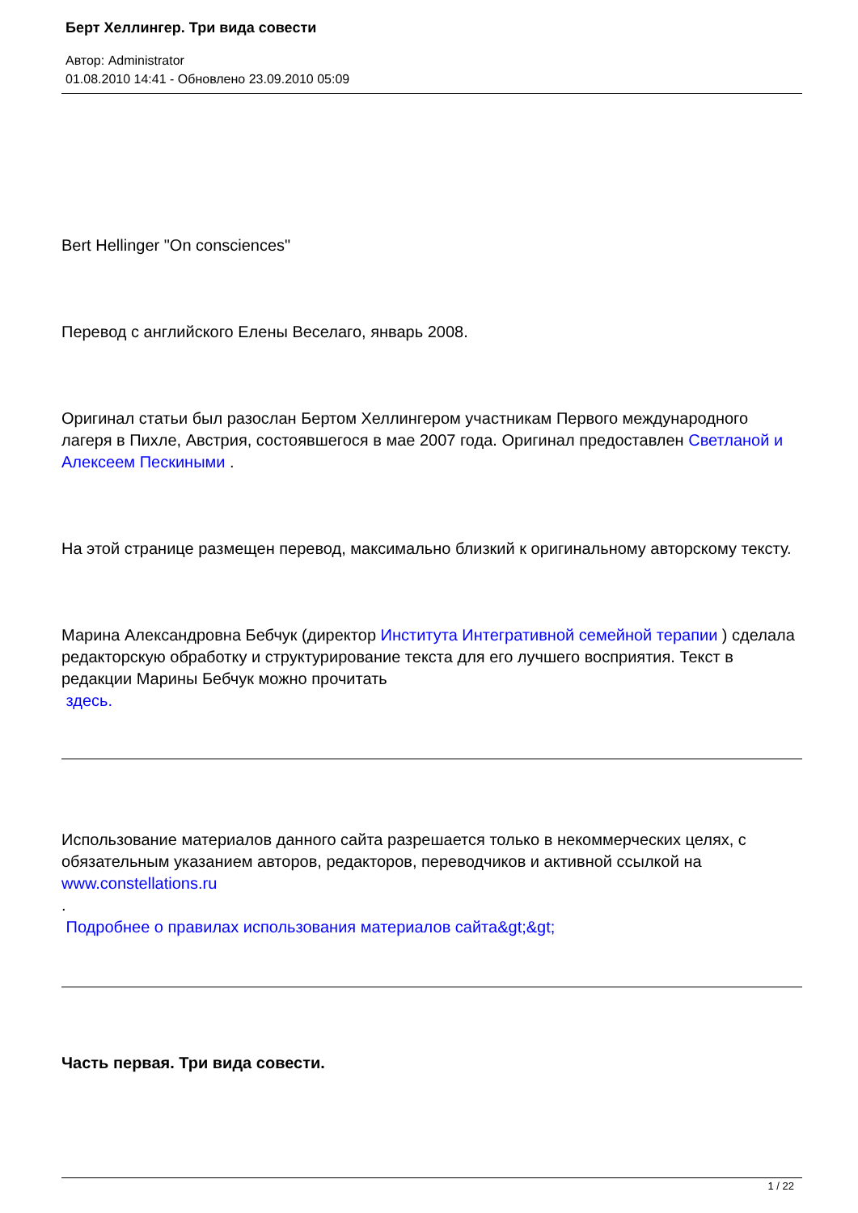Берт Хеллингер. Три вида совести
Автор: Administrator
01.08.2010 14:41 - Обновлено 23.09.2010 05:09
Bert Hellinger "On consciences"
Перевод с английского Елены Веселаго, январь 2008.
Оригинал статьи был разослан Бертом Хеллингером участникам Первого международного лагеря в Пихле, Австрия, состоявшегося в мае 2007 года. Оригинал предоставлен Светланой и Алексеем Пескиными .
На этой странице размещен перевод, максимально близкий к оригинальному авторскому тексту.
Марина Александровна Бебчук (директор Института Интегративной семейной терапии ) сделала редакторскую обработку и структурирование текста для его лучшего восприятия. Текст в редакции Марины Бебчук можно прочитать
здесь.
Использование материалов данного сайта разрешается только в некоммерческих целях, с обязательным указанием авторов, редакторов, переводчиков и активной ссылкой на www.constellations.ru
.
Подробнее о правилах использования материалов сайта&gt;&gt;
Часть первая. Три вида совести.
1 / 22